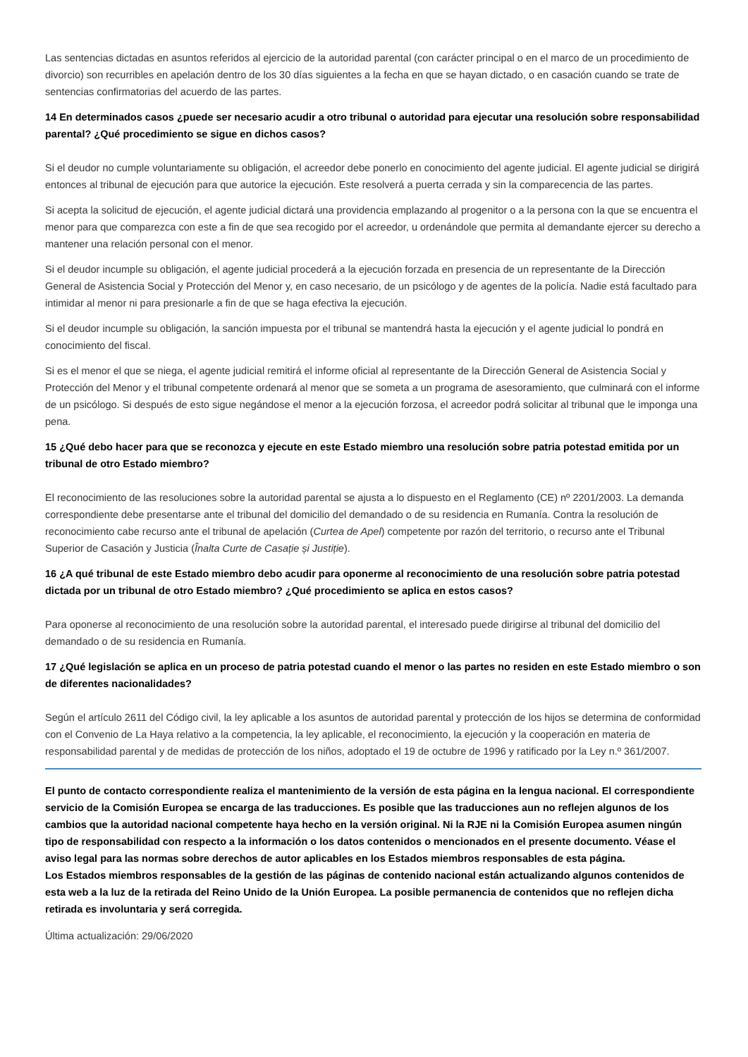Las sentencias dictadas en asuntos referidos al ejercicio de la autoridad parental (con carácter principal o en el marco de un procedimiento de divorcio) son recurribles en apelación dentro de los 30 días siguientes a la fecha en que se hayan dictado, o en casación cuando se trate de sentencias confirmatorias del acuerdo de las partes.
14 En determinados casos ¿puede ser necesario acudir a otro tribunal o autoridad para ejecutar una resolución sobre responsabilidad parental? ¿Qué procedimiento se sigue en dichos casos?
Si el deudor no cumple voluntariamente su obligación, el acreedor debe ponerlo en conocimiento del agente judicial. El agente judicial se dirigirá entonces al tribunal de ejecución para que autorice la ejecución. Este resolverá a puerta cerrada y sin la comparecencia de las partes.
Si acepta la solicitud de ejecución, el agente judicial dictará una providencia emplazando al progenitor o a la persona con la que se encuentra el menor para que comparezca con este a fin de que sea recogido por el acreedor, u ordenándole que permita al demandante ejercer su derecho a mantener una relación personal con el menor.
Si el deudor incumple su obligación, el agente judicial procederá a la ejecución forzada en presencia de un representante de la Dirección General de Asistencia Social y Protección del Menor y, en caso necesario, de un psicólogo y de agentes de la policía. Nadie está facultado para intimidar al menor ni para presionarle a fin de que se haga efectiva la ejecución.
Si el deudor incumple su obligación, la sanción impuesta por el tribunal se mantendrá hasta la ejecución y el agente judicial lo pondrá en conocimiento del fiscal.
Si es el menor el que se niega, el agente judicial remitirá el informe oficial al representante de la Dirección General de Asistencia Social y Protección del Menor y el tribunal competente ordenará al menor que se someta a un programa de asesoramiento, que culminará con el informe de un psicólogo. Si después de esto sigue negándose el menor a la ejecución forzosa, el acreedor podrá solicitar al tribunal que le imponga una pena.
15 ¿Qué debo hacer para que se reconozca y ejecute en este Estado miembro una resolución sobre patria potestad emitida por un tribunal de otro Estado miembro?
El reconocimiento de las resoluciones sobre la autoridad parental se ajusta a lo dispuesto en el Reglamento (CE) nº 2201/2003. La demanda correspondiente debe presentarse ante el tribunal del domicilio del demandado o de su residencia en Rumanía. Contra la resolución de reconocimiento cabe recurso ante el tribunal de apelación (Curtea de Apel) competente por razón del territorio, o recurso ante el Tribunal Superior de Casación y Justicia (Înalta Curte de Casație și Justiție).
16 ¿A qué tribunal de este Estado miembro debo acudir para oponerme al reconocimiento de una resolución sobre patria potestad dictada por un tribunal de otro Estado miembro? ¿Qué procedimiento se aplica en estos casos?
Para oponerse al reconocimiento de una resolución sobre la autoridad parental, el interesado puede dirigirse al tribunal del domicilio del demandado o de su residencia en Rumanía.
17 ¿Qué legislación se aplica en un proceso de patria potestad cuando el menor o las partes no residen en este Estado miembro o son de diferentes nacionalidades?
Según el artículo 2611 del Código civil, la ley aplicable a los asuntos de autoridad parental y protección de los hijos se determina de conformidad con el Convenio de La Haya relativo a la competencia, la ley aplicable, el reconocimiento, la ejecución y la cooperación en materia de responsabilidad parental y de medidas de protección de los niños, adoptado el 19 de octubre de 1996 y ratificado por la Ley n.º 361/2007.
El punto de contacto correspondiente realiza el mantenimiento de la versión de esta página en la lengua nacional. El correspondiente servicio de la Comisión Europea se encarga de las traducciones. Es posible que las traducciones aun no reflejen algunos de los cambios que la autoridad nacional competente haya hecho en la versión original. Ni la RJE ni la Comisión Europea asumen ningún tipo de responsabilidad con respecto a la información o los datos contenidos o mencionados en el presente documento. Véase el aviso legal para las normas sobre derechos de autor aplicables en los Estados miembros responsables de esta página.
Los Estados miembros responsables de la gestión de las páginas de contenido nacional están actualizando algunos contenidos de esta web a la luz de la retirada del Reino Unido de la Unión Europea. La posible permanencia de contenidos que no reflejen dicha retirada es involuntaria y será corregida.
Última actualización: 29/06/2020